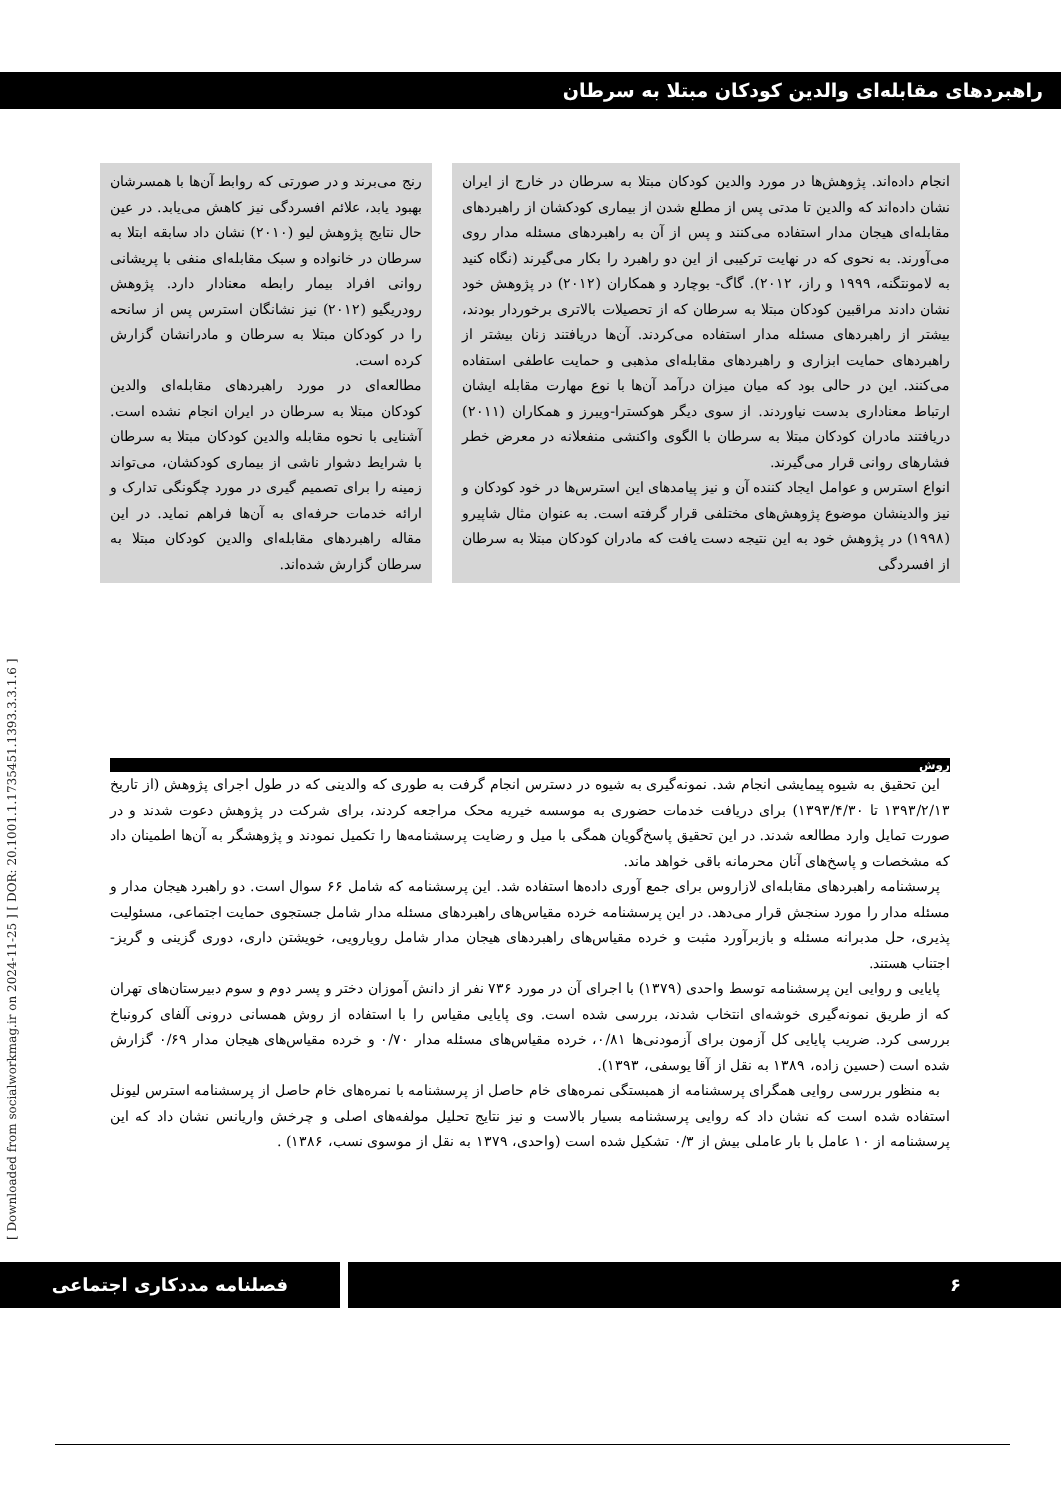راهبردهای مقابله‌ای والدین کودکان مبتلا به سرطان
انجام داده‌اند. پژوهش‌ها در مورد والدین کودکان مبتلا به سرطان در خارج از ایران نشان داده‌اند که والدین تا مدتی پس از مطلع شدن از بیماری کودکشان از راهبردهای مقابله‌ای هیجان مدار استفاده می‌کنند و پس از آن به راهبردهای مسئله مدار روی می‌آورند. به نحوی که در نهایت ترکیبی از این دو راهبرد را بکار می‌گیرند (نگاه کنید به لامونتگنه، ۱۹۹۹ و راز، ۲۰۱۲). گاگ- بوچارد و همکاران (۲۰۱۲) در پژوهش خود نشان دادند مراقبین کودکان مبتلا به سرطان که از تحصیلات بالاتری برخوردار بودند، بیشتر از راهبردهای مسئله مدار استفاده می‌کردند. آن‌ها دریافتند زنان بیشتر از راهبردهای حمایت ابزاری و راهبردهای مقابله‌ای مذهبی و حمایت عاطفی استفاده می‌کنند. این در حالی بود که میان میزان درآمد آن‌ها با نوع مهارت مقابله ایشان ارتباط معناداری بدست نیاوردند. از سوی دیگر هوکسترا-ویبرز و همکاران (۲۰۱۱) دریافتند مادران کودکان مبتلا به سرطان با الگوی واکنشی منفعلانه در معرض خطر فشارهای روانی قرار می‌گیرند.
انواع استرس و عوامل ایجاد کننده آن و نیز پیامدهای این استرس‌ها در خود کودکان و نیز والدینشان موضوع پژوهش‌های مختلفی قرار گرفته است. به عنوان مثال شاپیرو (۱۹۹۸) در پژوهش خود به این نتیجه دست یافت که مادران کودکان مبتلا به سرطان از افسردگی
رنج می‌برند و در صورتی که روابط آن‌ها با همسرشان بهبود یابد، علائم افسردگی نیز کاهش می‌یابد. در عین حال نتایج پژوهش لیو (۲۰۱۰) نشان داد سابقه ابتلا به سرطان در خانواده و سبک مقابله‌ای منفی با پریشانی روانی افراد بیمار رابطه معنادار دارد. پژوهش رودریگیو (۲۰۱۲) نیز نشانگان استرس پس از سانحه را در کودکان مبتلا به سرطان و مادرانشان گزارش کرده است.
مطالعه‌ای در مورد راهبردهای مقابله‌ای والدین کودکان مبتلا به سرطان در ایران انجام نشده است. آشنایی با نحوه مقابله والدین کودکان مبتلا به سرطان با شرایط دشوار ناشی از بیماری کودکشان، می‌تواند زمینه را برای تصمیم گیری در مورد چگونگی تدارک و ارائه خدمات حرفه‌ای به آن‌ها فراهم نماید. در این مقاله راهبردهای مقابله‌ای والدین کودکان مبتلا به سرطان گزارش شده‌اند.
روش
این تحقیق به شیوه پیمایشی انجام شد. نمونه‌گیری به شیوه در دسترس انجام گرفت به طوری که والدینی که در طول اجرای پژوهش (از تاریخ ۱۳۹۳/۲/۱۳ تا ۱۳۹۳/۴/۳۰) برای دریافت خدمات حضوری به موسسه خیریه محک مراجعه کردند، برای شرکت در پژوهش دعوت شدند و در صورت تمایل وارد مطالعه شدند. در این تحقیق پاسخ‌گویان همگی با میل و رضایت پرسشنامه‌ها را تکمیل نمودند و پژوهشگر به آن‌ها اطمینان داد که مشخصات و پاسخ‌های آنان محرمانه باقی خواهد ماند.
پرسشنامه راهبردهای مقابله‌ای لازاروس برای جمع آوری داده‌ها استفاده شد. این پرسشنامه که شامل ۶۶ سوال است. دو راهبرد هیجان مدار و مسئله مدار را مورد سنجش قرار می‌دهد. در این پرسشنامه خرده مقیاس‌های راهبردهای مسئله مدار شامل جستجوی حمایت اجتماعی، مسئولیت پذیری، حل مدبرانه مسئله و بازبرآورد مثبت و خرده مقیاس‌های راهبردهای هیجان مدار شامل رویارویی، خویشتن داری، دوری گزینی و گریز-اجتناب هستند.
پایایی و روایی این پرسشنامه توسط واحدی (۱۳۷۹) با اجرای آن در مورد ۷۳۶ نفر از دانش آموزان دختر و پسر دوم و سوم دبیرستان‌های تهران که از طریق نمونه‌گیری خوشه‌ای انتخاب شدند، بررسی شده است. وی پایایی مقیاس را با استفاده از روش همسانی درونی آلفای کرونباخ بررسی کرد. ضریب پایایی کل آزمون برای آزمودنی‌ها ۰/۸۱، خرده مقیاس‌های مسئله مدار ۰/۷۰ و خرده مقیاس‌های هیجان مدار ۰/۶۹ گزارش شده است (حسین زاده، ۱۳۸۹ به نقل از آقا یوسفی، ۱۳۹۳).
به منظور بررسی روایی همگرای پرسشنامه از همبستگی نمره‌های خام حاصل از پرسشنامه با نمره‌های خام حاصل از پرسشنامه استرس لیونل استفاده شده است که نشان داد که روایی پرسشنامه بسیار بالاست و نیز نتایج تحلیل مولفه‌های اصلی و چرخش واریانس نشان داد که این پرسشنامه از ۱۰ عامل با بار عاملی بیش از ۰/۳ تشکیل شده است (واحدی، ۱۳۷۹ به نقل از موسوی نسب، ۱۳۸۶) .
[ Downloaded from socialworkmag.ir on 2024-11-25 ] [ DOR: 20.1001.1.1735451.1393.3.3.1.6 ]
فصلنامه مددکاری اجتماعی ۶